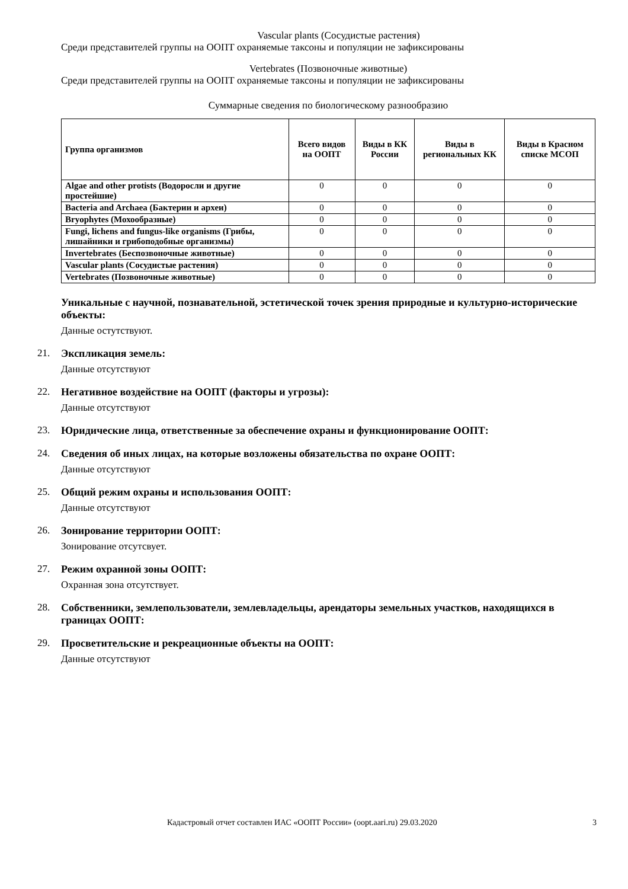Vascular plants (Сосудистые растения)
Среди представителей группы на ООПТ охраняемые таксоны и популяции не зафиксированы
Vertebrates (Позвоночные животные)
Среди представителей группы на ООПТ охраняемые таксоны и популяции не зафиксированы
Суммарные сведения по биологическому разнообразию
| Группа организмов | Всего видов на ООПТ | Виды в КК России | Виды в региональных КК | Виды в Красном списке МСОП |
| --- | --- | --- | --- | --- |
| Algae and other protists (Водоросли и другие простейшие) | 0 | 0 | 0 | 0 |
| Bacteria and Archaea (Бактерии и археи) | 0 | 0 | 0 | 0 |
| Bryophytes (Мохообразные) | 0 | 0 | 0 | 0 |
| Fungi, lichens and fungus-like organisms (Грибы, лишайники и грибоподобные организмы) | 0 | 0 | 0 | 0 |
| Invertebrates (Беспозвоночные животные) | 0 | 0 | 0 | 0 |
| Vascular plants (Сосудистые растения) | 0 | 0 | 0 | 0 |
| Vertebrates (Позвоночные животные) | 0 | 0 | 0 | 0 |
Уникальные с научной, познавательной, эстетической точек зрения природные и культурно-исторические объекты:
Данные остутствуют.
21. Экспликация земель:
Данные отсутствуют
22. Негативное воздействие на ООПТ (факторы и угрозы):
Данные отсутствуют
23. Юридические лица, ответственные за обеспечение охраны и функционирование ООПТ:
24. Сведения об иных лицах, на которые возложены обязательства по охране ООПТ:
Данные отсутствуют
25. Общий режим охраны и использования ООПТ:
Данные отсутствуют
26. Зонирование территории ООПТ:
Зонирование отсутсвует.
27. Режим охранной зоны ООПТ:
Охранная зона отсутствует.
28. Собственники, землепользователи, землевладельцы, арендаторы земельных участков, находящихся в границах ООПТ:
29. Просветительские и рекреационные объекты на ООПТ:
Данные отсутствуют
Кадастровый отчет составлен ИАС «ООПТ России» (oopt.aari.ru) 29.03.2020 3